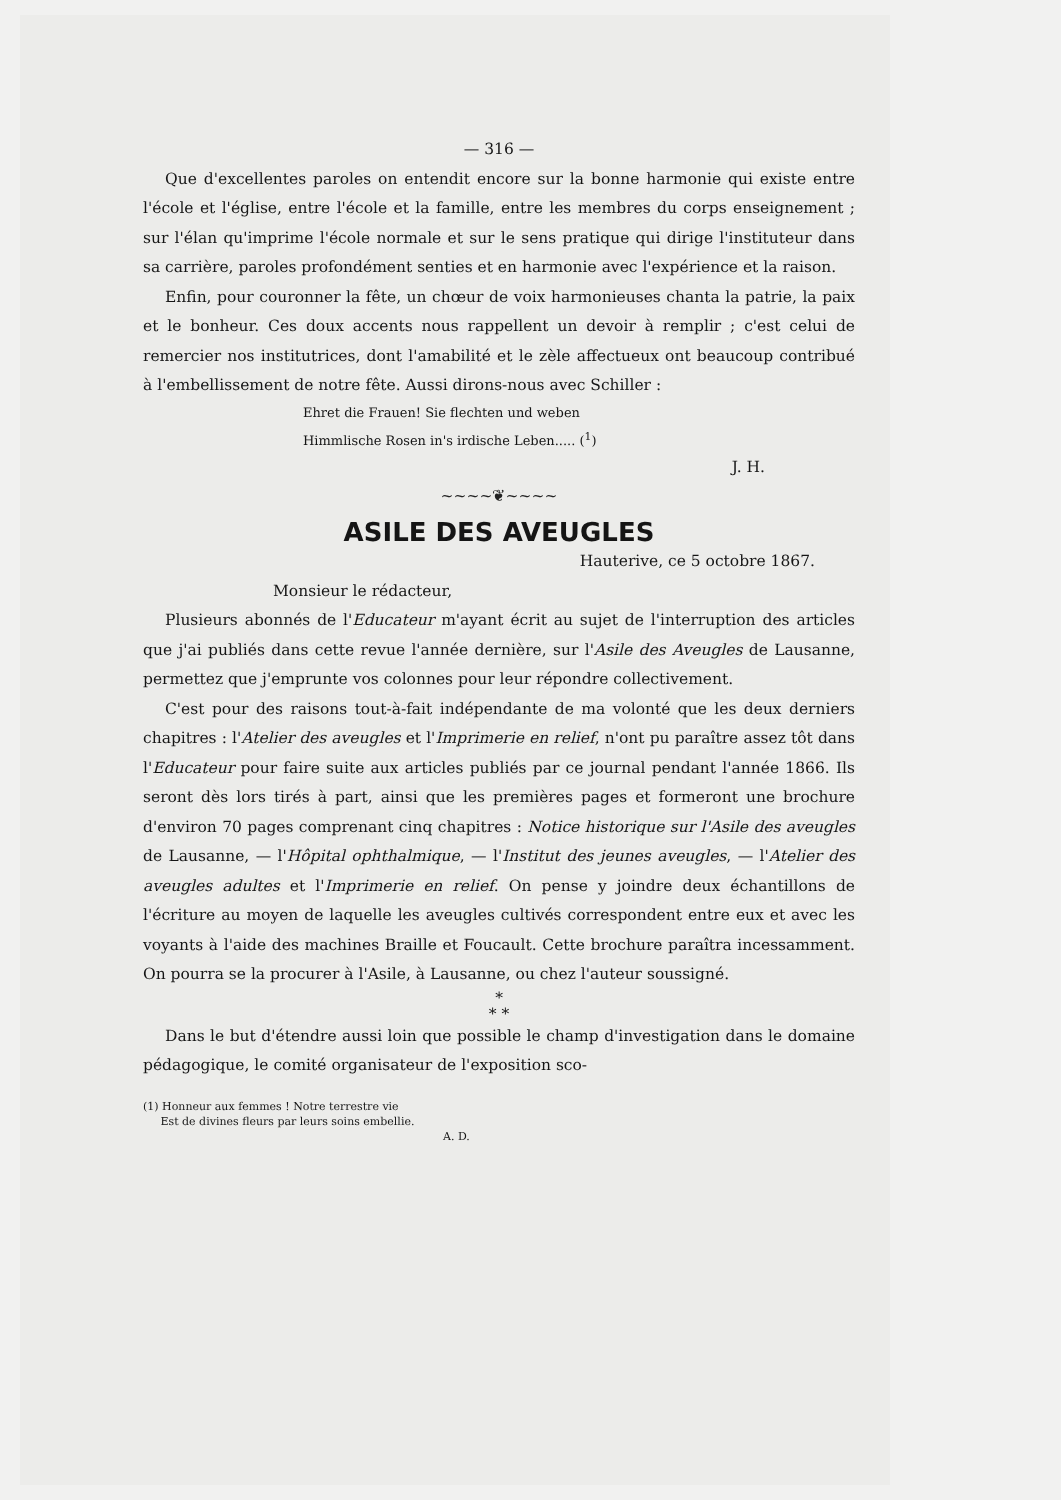— 316 —
Que d'excellentes paroles on entendit encore sur la bonne harmonie qui existe entre l'école et l'église, entre l'école et la famille, entre les membres du corps enseignement ; sur l'élan qu'imprime l'école normale et sur le sens pratique qui dirige l'instituteur dans sa carrière, paroles profondément senties et en harmonie avec l'expérience et la raison.
Enfin, pour couronner la fête, un chœur de voix harmonieuses chanta la patrie, la paix et le bonheur. Ces doux accents nous rappellent un devoir à remplir ; c'est celui de remercier nos institutrices, dont l'amabilité et le zèle affectueux ont beaucoup contribué à l'embellissement de notre fête. Aussi dirons-nous avec Schiller :
Ehret die Frauen! Sie flechten und weben
Himmlische Rosen in's irdische Leben..... (<sup>1</sup>)
J. H.
~~~~❦~~~~
ASILE DES AVEUGLES
Hauterive, ce 5 octobre 1867.
Monsieur le rédacteur,
Plusieurs abonnés de l'Educateur m'ayant écrit au sujet de l'interruption des articles que j'ai publiés dans cette revue l'année dernière, sur l'Asile des Aveugles de Lausanne, permettez que j'emprunte vos colonnes pour leur répondre collectivement.
C'est pour des raisons tout-à-fait indépendante de ma volonté que les deux derniers chapitres : l'Atelier des aveugles et l'Imprimerie en relief, n'ont pu paraître assez tôt dans l'Educateur pour faire suite aux articles publiés par ce journal pendant l'année 1866. Ils seront dès lors tirés à part, ainsi que les premières pages et formeront une brochure d'environ 70 pages comprenant cinq chapitres : Notice historique sur l'Asile des aveugles de Lausanne, — l'Hôpital ophthalmique, — l'Institut des jeunes aveugles, — l'Atelier des aveugles adultes et l'Imprimerie en relief. On pense y joindre deux échantillons de l'écriture au moyen de laquelle les aveugles cultivés correspondent entre eux et avec les voyants à l'aide des machines Braille et Foucault. Cette brochure paraîtra incessamment. On pourra se la procurer à l'Asile, à Lausanne, ou chez l'auteur soussigné.
*
* *
Dans le but d'étendre aussi loin que possible le champ d'investigation dans le domaine pédagogique, le comité organisateur de l'exposition sco-
(1) Honneur aux femmes ! Notre terrestre vie
Est de divines fleurs par leurs soins embellie.
A. D.